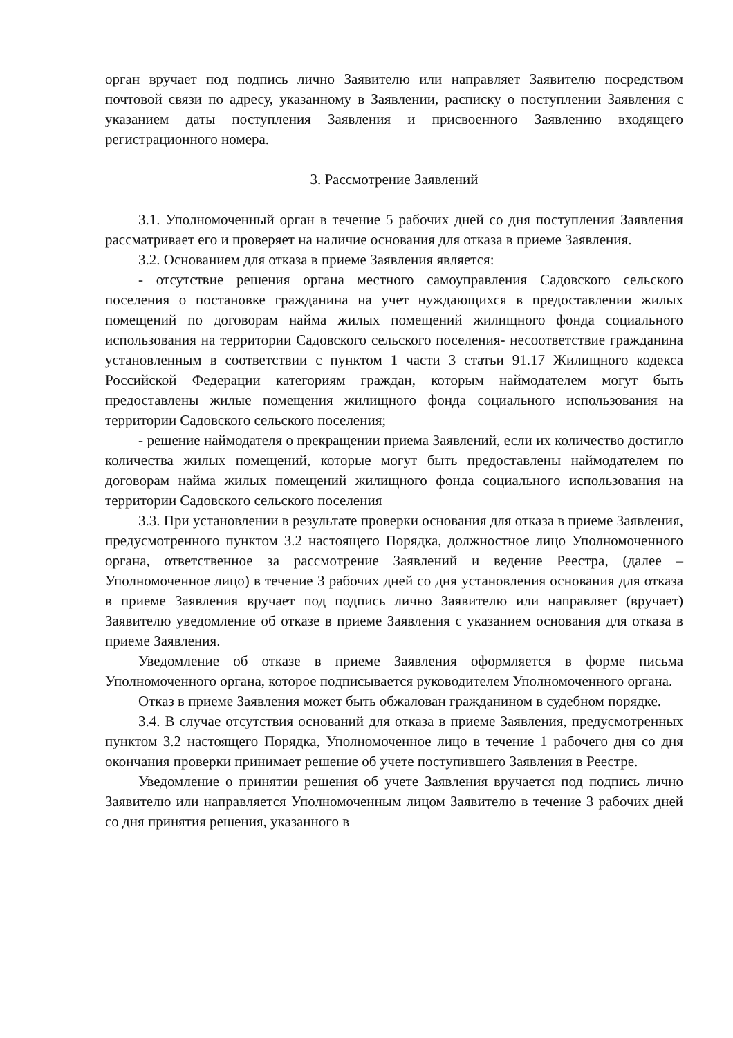орган вручает под подпись лично Заявителю или направляет Заявителю посредством почтовой связи по адресу, указанному в Заявлении, расписку о поступлении Заявления с указанием даты поступления Заявления и присвоенного Заявлению входящего регистрационного номера.
3. Рассмотрение Заявлений
3.1. Уполномоченный орган в течение 5 рабочих дней со дня поступления Заявления рассматривает его и проверяет на наличие основания для отказа в приеме Заявления.
3.2. Основанием для отказа в приеме Заявления является:
- отсутствие решения органа местного самоуправления Садовского сельского поселения о постановке гражданина на учет нуждающихся в предоставлении жилых помещений по договорам найма жилых помещений жилищного фонда социального использования на территории Садовского сельского поселения- несоответствие гражданина установленным в соответствии с пунктом 1 части 3 статьи 91.17 Жилищного кодекса Российской Федерации категориям граждан, которым наймодателем могут быть предоставлены жилые помещения жилищного фонда социального использования на территории Садовского сельского поселения;
- решение наймодателя о прекращении приема Заявлений, если их количество достигло количества жилых помещений, которые могут быть предоставлены наймодателем по договорам найма жилых помещений жилищного фонда социального использования на территории Садовского сельского поселения
3.3. При установлении в результате проверки основания для отказа в приеме Заявления, предусмотренного пунктом 3.2 настоящего Порядка, должностное лицо Уполномоченного органа, ответственное за рассмотрение Заявлений и ведение Реестра, (далее – Уполномоченное лицо) в течение 3 рабочих дней со дня установления основания для отказа в приеме Заявления вручает под подпись лично Заявителю или направляет (вручает) Заявителю уведомление об отказе в приеме Заявления с указанием основания для отказа в приеме Заявления.
Уведомление об отказе в приеме Заявления оформляется в форме письма Уполномоченного органа, которое подписывается руководителем Уполномоченного органа.
Отказ в приеме Заявления может быть обжалован гражданином в судебном порядке.
3.4. В случае отсутствия оснований для отказа в приеме Заявления, предусмотренных пунктом 3.2 настоящего Порядка, Уполномоченное лицо в течение 1 рабочего дня со дня окончания проверки принимает решение об учете поступившего Заявления в Реестре.
Уведомление о принятии решения об учете Заявления вручается под подпись лично Заявителю или направляется Уполномоченным лицом Заявителю в течение 3 рабочих дней со дня принятия решения, указанного в